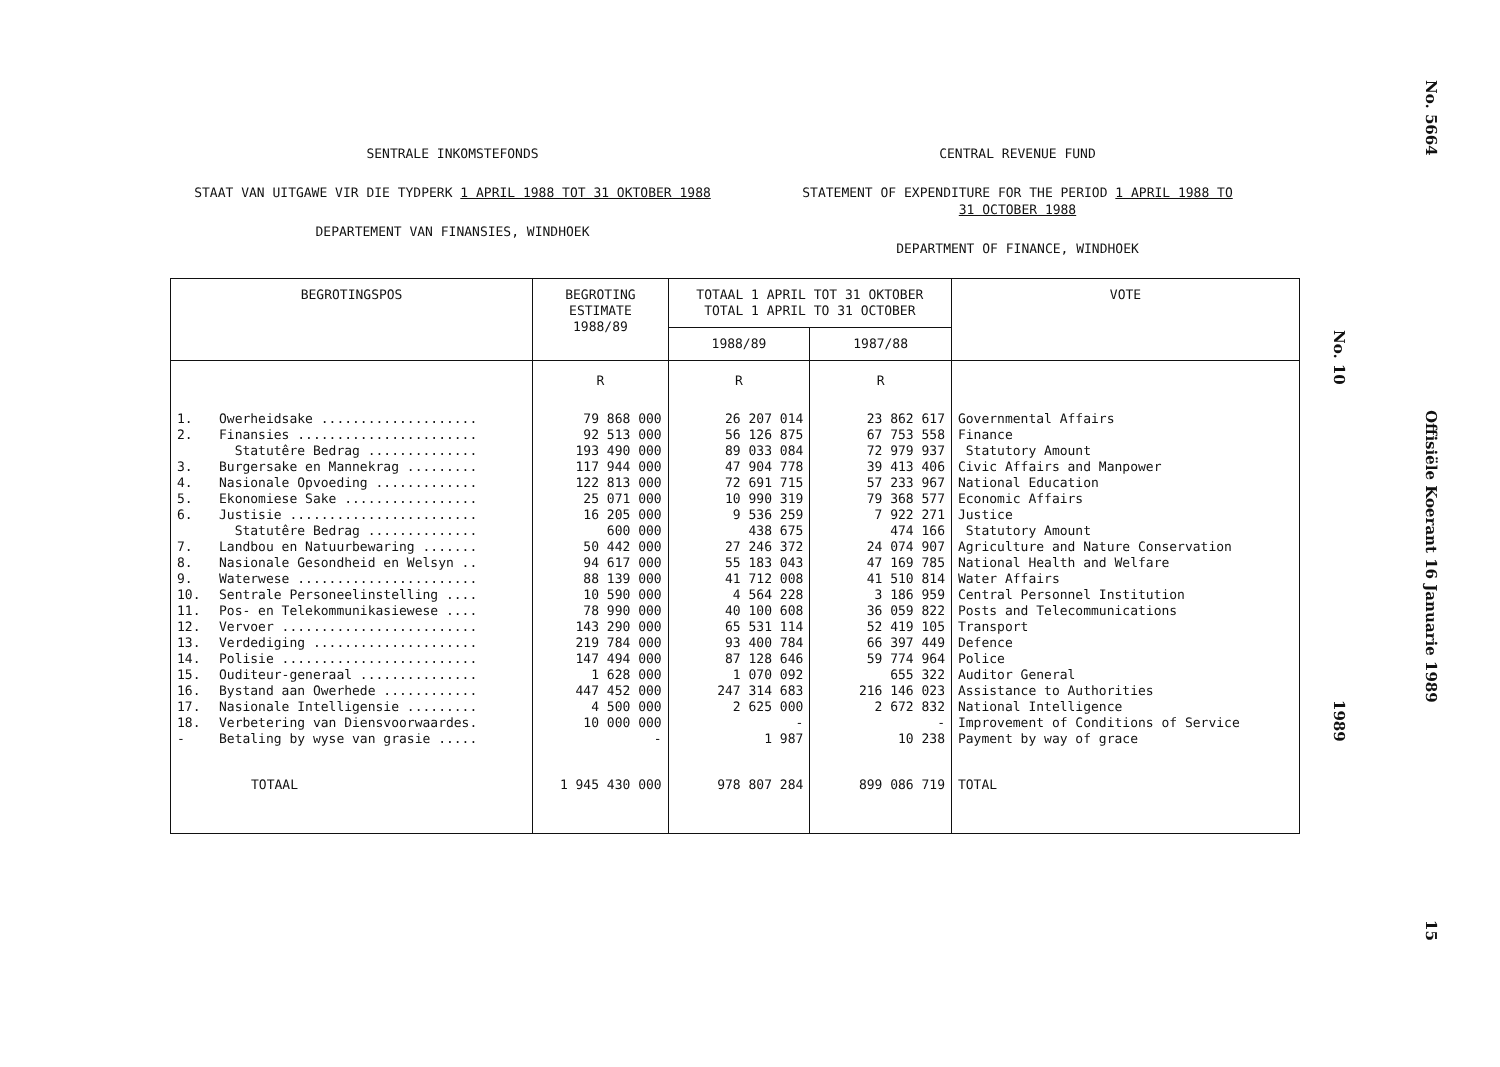SENTRALE INKOMSTEFONDS
STAAT VAN UITGAWE VIR DIE TYDPERK 1 APRIL 1988 TOT 31 OKTOBER 1988
DEPARTEMENT VAN FINANSIES, WINDHOEK
CENTRAL REVENUE FUND
STATEMENT OF EXPENDITURE FOR THE PERIOD 1 APRIL 1988 TO
31 OCTOBER 1988
DEPARTMENT OF FINANCE, WINDHOEK
| BEGROTINGSPOS | | BEGROTING ESTIMATE 1988/89 | TOTAAL 1 APRIL TOT 31 OKTOBER TOTAL 1 APRIL TO 31 OCTOBER | | VOTE |
| --- | --- | --- | --- | --- | --- |
| | | | 1988/89 | 1987/88 | |
| | | R | R | R | |
| 1. 2. 3. 4. 5. 6. 7. 8. 9. 10. 11. 12. 13. 14. 15. 16. 17. 18. - | Owerheidsake .................... Finansies ....................... Statutêre Bedrag .............. Burgersake en Mannekrag ......... Nasionale Opvoeding ............. Ekonomiese Sake ................. Justisie ........................ Statutêre Bedrag .............. Landbou en Natuurbewaring ....... Nasionale Gesondheid en Welsyn .. Waterwese ....................... Sentrale Personeelinstelling .... Pos- en Telekommunikasiewese .... Vervoer ......................... Verdediging ..................... Polisie ......................... Ouditeur-generaal ............... Bystand aan Owerhede ............ Nasionale Intelligensie ......... Verbetering van Diensvoorwaardes. Betaling by wyse van grasie ..... | 79 868 000 92 513 000 193 490 000 117 944 000 122 813 000 25 071 000 16 205 000 600 000 50 442 000 94 617 000 88 139 000 10 590 000 78 990 000 143 290 000 219 784 000 147 494 000 1 628 000 447 452 000 4 500 000 10 000 000 - | 26 207 014 56 126 875 89 033 084 47 904 778 72 691 715 10 990 319 9 536 259 438 675 27 246 372 55 183 043 41 712 008 4 564 228 40 100 608 65 531 114 93 400 784 87 128 646 1 070 092 247 314 683 2 625 000 - 1 987 | 23 862 617 67 753 558 72 979 937 39 413 406 57 233 967 79 368 577 7 922 271 474 166 24 074 907 47 169 785 41 510 814 3 186 959 36 059 822 52 419 105 66 397 449 59 774 964 655 322 216 146 023 2 672 832 - 10 238 | Governmental Affairs Finance Statutory Amount Civic Affairs and Manpower National Education Economic Affairs Justice Statutory Amount Agriculture and Nature Conservation National Health and Welfare Water Affairs Central Personnel Institution Posts and Telecommunications Transport Defence Police Auditor General Assistance to Authorities National Intelligence Improvement of Conditions of Service Payment by way of grace |
| TOTAAL | | 1 945 430 000 | 978 807 284 | 899 086 719 | TOTAL |
No. 10
1989
No. 5664
Offisiële Koerant 16 Januarie 1989
15